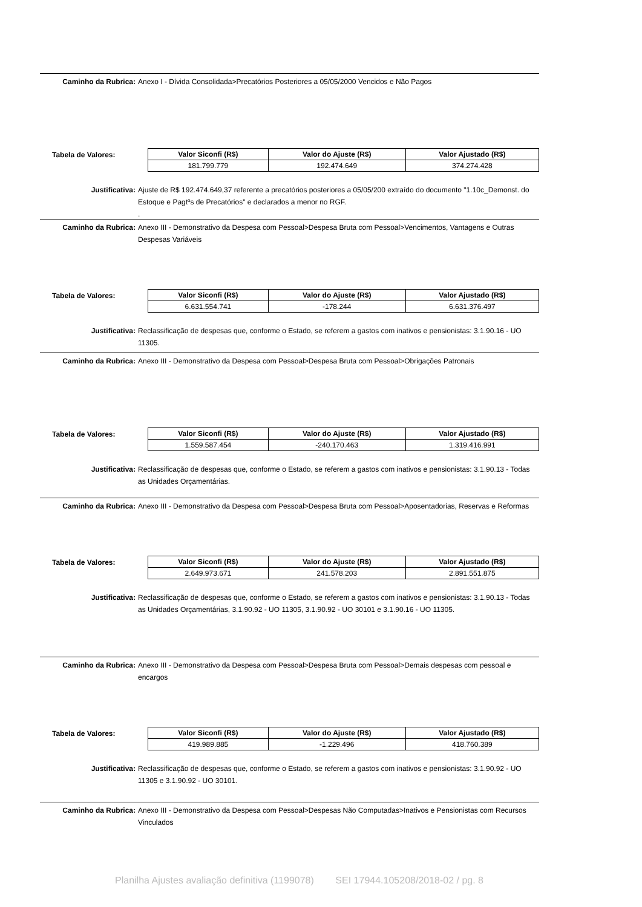Caminho da Rubrica: Anexo I - Dívida Consolidada>Precatórios Posteriores a 05/05/2000 Vencidos e Não Pagos
Tabela de Valores:
| Valor Siconfi (R$) | Valor do Ajuste (R$) | Valor Ajustado (R$) |
| --- | --- | --- |
| 181.799.779 | 192.474.649 | 374.274.428 |
Justificativa: Ajuste de R$ 192.474.649,37 referente a precatórios posteriores a 05/05/200 extraído do documento "1.10c_Demonst. do Estoque e Pagtºs de Precatórios" e declarados a menor no RGF.
.
Caminho da Rubrica: Anexo III - Demonstrativo da Despesa com Pessoal>Despesa Bruta com Pessoal>Vencimentos, Vantagens e Outras Despesas Variáveis
Tabela de Valores:
| Valor Siconfi (R$) | Valor do Ajuste (R$) | Valor Ajustado (R$) |
| --- | --- | --- |
| 6.631.554.741 | -178.244 | 6.631.376.497 |
Justificativa: Reclassificação de despesas que, conforme o Estado, se referem a gastos com inativos e pensionistas: 3.1.90.16 - UO 11305.
Caminho da Rubrica: Anexo III - Demonstrativo da Despesa com Pessoal>Despesa Bruta com Pessoal>Obrigações Patronais
Tabela de Valores:
| Valor Siconfi (R$) | Valor do Ajuste (R$) | Valor Ajustado (R$) |
| --- | --- | --- |
| 1.559.587.454 | -240.170.463 | 1.319.416.991 |
Justificativa: Reclassificação de despesas que, conforme o Estado, se referem a gastos com inativos e pensionistas: 3.1.90.13 - Todas as Unidades Orçamentárias.
Caminho da Rubrica: Anexo III - Demonstrativo da Despesa com Pessoal>Despesa Bruta com Pessoal>Aposentadorias, Reservas e Reformas
Tabela de Valores:
| Valor Siconfi (R$) | Valor do Ajuste (R$) | Valor Ajustado (R$) |
| --- | --- | --- |
| 2.649.973.671 | 241.578.203 | 2.891.551.875 |
Justificativa: Reclassificação de despesas que, conforme o Estado, se referem a gastos com inativos e pensionistas: 3.1.90.13 - Todas as Unidades Orçamentárias, 3.1.90.92 - UO 11305, 3.1.90.92 - UO 30101 e 3.1.90.16 - UO 11305.
Caminho da Rubrica: Anexo III - Demonstrativo da Despesa com Pessoal>Despesa Bruta com Pessoal>Demais despesas com pessoal e encargos
Tabela de Valores:
| Valor Siconfi (R$) | Valor do Ajuste (R$) | Valor Ajustado (R$) |
| --- | --- | --- |
| 419.989.885 | -1.229.496 | 418.760.389 |
Justificativa: Reclassificação de despesas que, conforme o Estado, se referem a gastos com inativos e pensionistas: 3.1.90.92 - UO 11305 e 3.1.90.92 - UO 30101.
Caminho da Rubrica: Anexo III - Demonstrativo da Despesa com Pessoal>Despesas Não Computadas>Inativos e Pensionistas com Recursos Vinculados
Planilha Ajustes avaliação definitiva (1199078) SEI 17944.105208/2018-02 / pg. 8